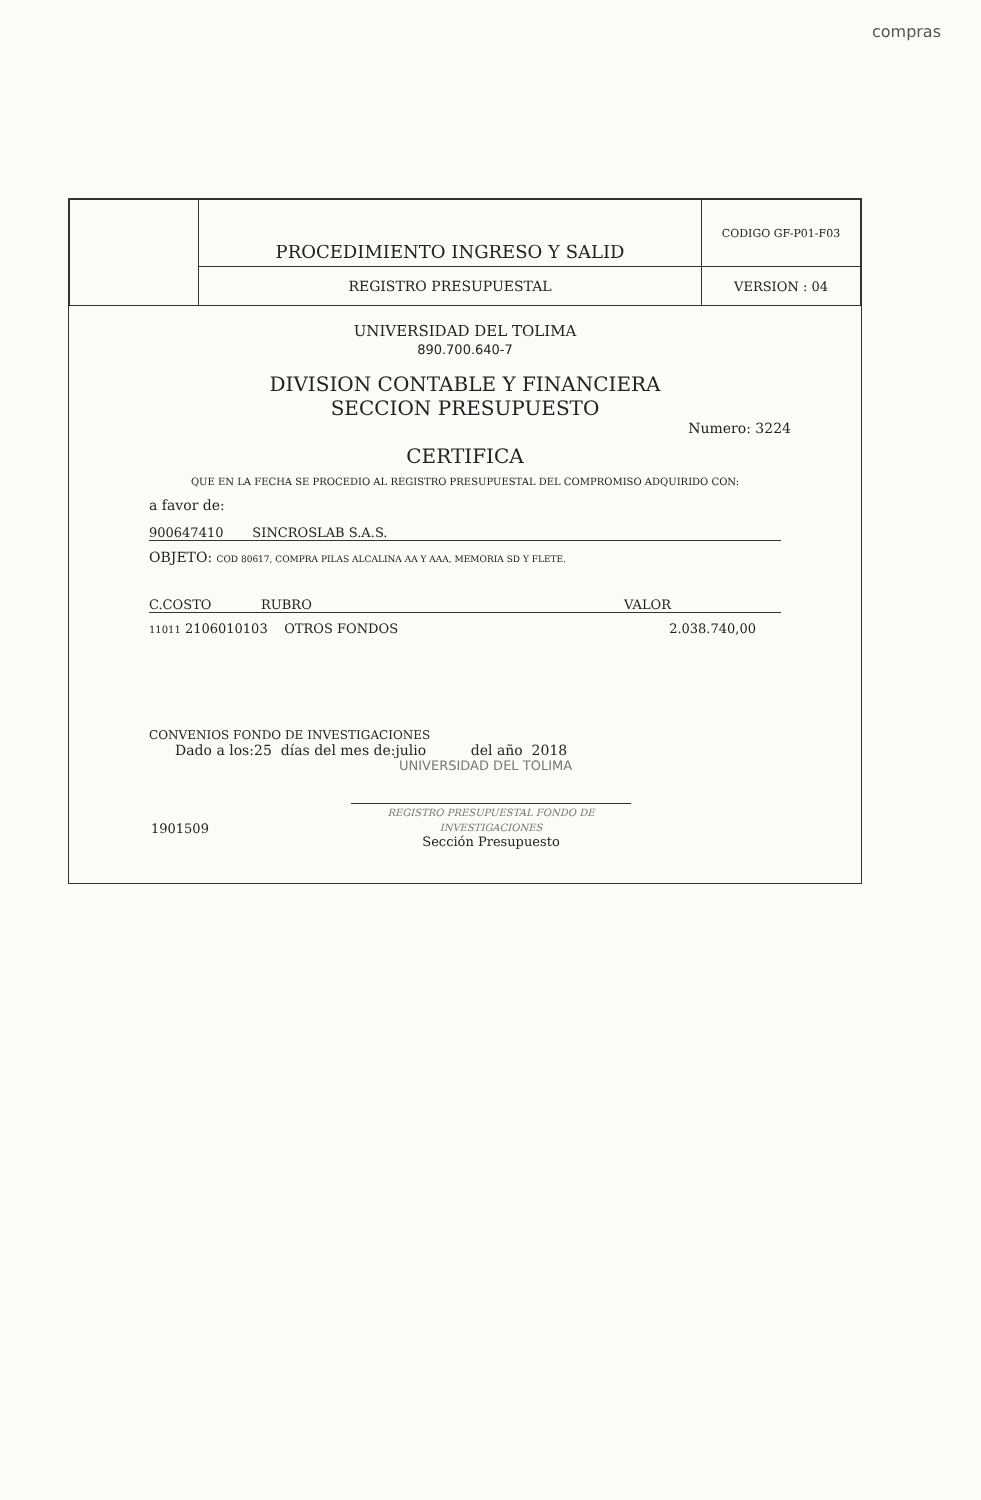compras
| | PROCEDIMIENTO INGRESO Y SALID | CODIGO GF-P01-F03 |
| | REGISTRO PRESUPUESTAL | VERSION : 04 |
UNIVERSIDAD DEL TOLIMA
890.700.640-7
DIVISION CONTABLE Y FINANCIERA
SECCION PRESUPUESTO
Numero: 3224
CERTIFICA
QUE EN LA FECHA SE PROCEDIO AL REGISTRO PRESUPUESTAL DEL COMPROMISO ADQUIRIDO CON:
a favor de:
900647410 SINCROSLAB S.A.S.
OBJETO: COD 80617, COMPRA PILAS ALCALINA AA Y AAA, MEMORIA SD Y FLETE.
C.COSTO RUBRO VALOR
11011 2106010103 OTROS FONDOS 2.038.740,00
CONVENIOS FONDO DE INVESTIGACIONES
Dado a los:25 días del mes de:julio del año 2018
UNIVERSIDAD DEL TOLIMA
1901509 REGISTRO PRESUPUESTAL FONDO DE INVESTIGACIONES
Sección Presupuesto